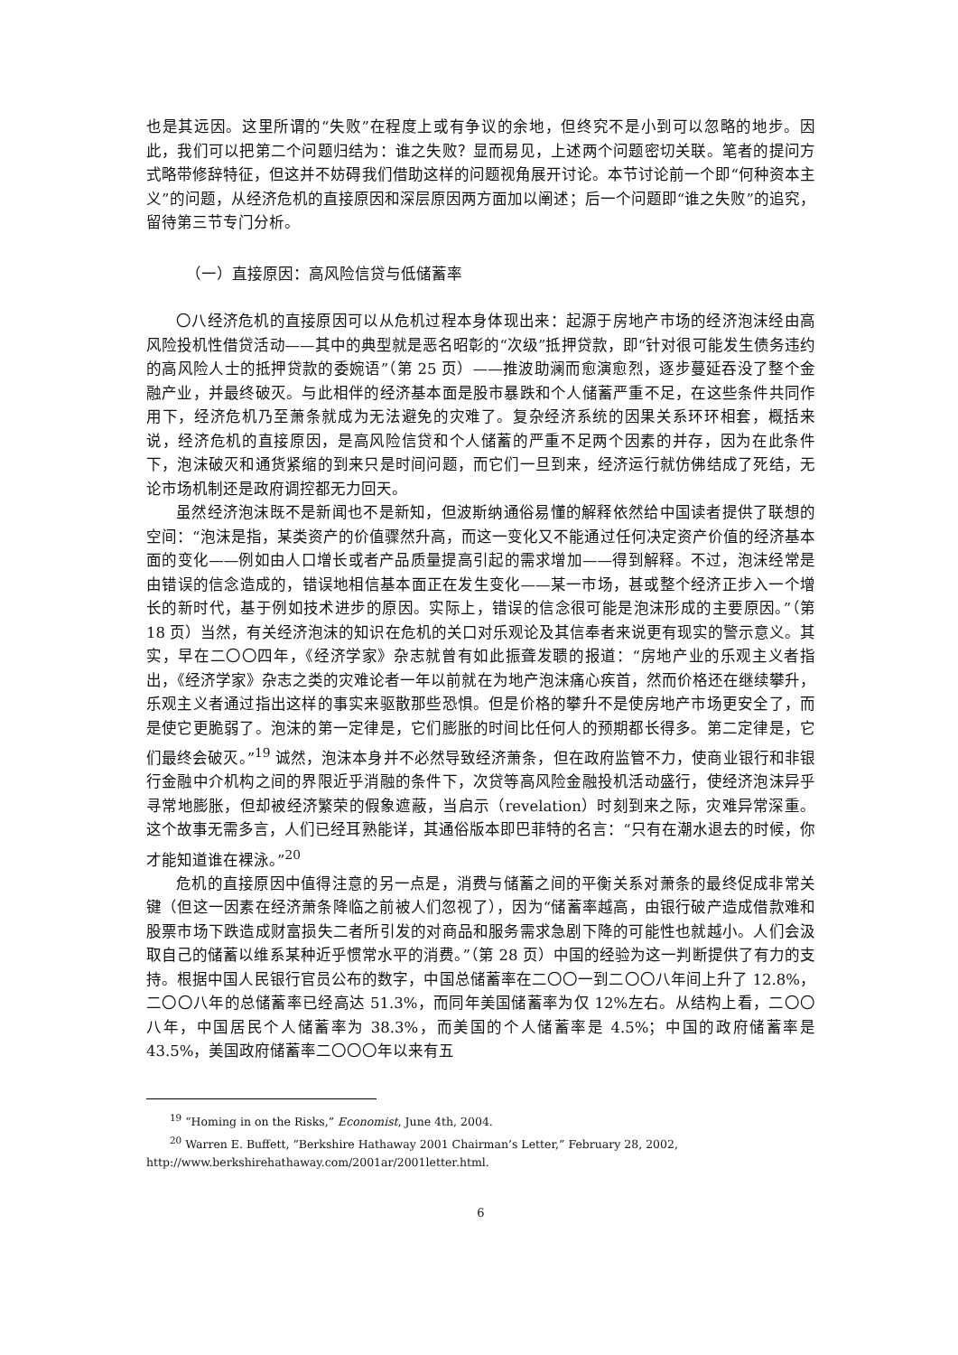也是其远因。这里所谓的“失败”在程度上或有争议的余地，但终究不是小到可以忽略的地步。因此，我们可以把第二个问题归结为：谁之失败？显而易见，上述两个问题密切关联。笔者的提问方式略带修辞特征，但这并不妨碍我们借助这样的问题视角展开讨论。本节讨论前一个即“何种资本主义”的问题，从经济危机的直接原因和深层原因两方面加以阐述；后一个问题即“谁之失败”的追究，留待第三节专门分析。
（一）直接原因：高风险信贷与低储蓄率
〇八经济危机的直接原因可以从危机过程本身体现出来：起源于房地产市场的经济泡沫经由高风险投机性借贷活动——其中的典型就是恶名昭彰的“次级”抵押贷款，即“针对很可能发生债务违约的高风险人士的抵押贷款的委婉语”（第 25 页）——推波助澜而愈演愈烈，逐步蔓延吞没了整个金融产业，并最终破灭。与此相伴的经济基本面是股市暴跌和个人储蓄严重不足，在这些条件共同作用下，经济危机乃至萧条就成为无法避免的灾难了。复杂经济系统的因果关系环环相套，概括来说，经济危机的直接原因，是高风险信贷和个人储蓄的严重不足两个因素的并存，因为在此条件下，泡沫破灭和通货紧缩的到来只是时间问题，而它们一旦到来，经济运行就仿佛结成了死结，无论市场机制还是政府调控都无力回天。
虽然经济泡沫既不是新闻也不是新知，但波斯纳通俗易懂的解释依然给中国读者提供了联想的空间：“泡沫是指，某类资产的价值骤然升高，而这一变化又不能通过任何决定资产价值的经济基本面的变化——例如由人口增长或者产品质量提高引起的需求增加——得到解释。不过，泡沫经常是由错误的信念造成的，错误地相信基本面正在发生变化——某一市场，甚或整个经济正步入一个增长的新时代，基于例如技术进步的原因。实际上，错误的信念很可能是泡沫形成的主要原因。”（第 18 页）当然，有关经济泡沫的知识在危机的关口对乐观论及其信奉者来说更有现实的警示意义。其实，早在二〇〇四年，《经济学家》杂志就曾有如此振聋发聩的报道：“房地产业的乐观主义者指出，《经济学家》杂志之类的灾难论者一年以前就在为地产泡沫痛心疾首，然而价格还在继续攀升，乐观主义者通过指出这样的事实来驱散那些恐惧。但是价格的攀升不是使房地产市场更安全了，而是使它更脆弱了。泡沫的第一定律是，它们膨胀的时间比任何人的预期都长得多。第二定律是，它们最终会破灭。”<sup>19</sup> 诚然，泡沫本身并不必然导致经济萧条，但在政府监管不力，使商业银行和非银行金融中介机构之间的界限近乎消融的条件下，次贷等高风险金融投机活动盛行，使经济泡沫异乎寻常地膨胀，但却被经济繁荣的假象遮蔽，当启示（revelation）时刻到来之际，灾难异常深重。这个故事无需多言，人们已经耳熟能详，其通俗版本即巴菲特的名言：“只有在潮水退去的时候，你才能知道谁在裸泳。”<sup>20</sup>
危机的直接原因中值得注意的另一点是，消费与储蓄之间的平衡关系对萧条的最终促成非常关键（但这一因素在经济萧条降临之前被人们忽视了），因为“储蓄率越高，由银行破产造成借款难和股票市场下跌造成财富损失二者所引发的对商品和服务需求急剧下降的可能性也就越小。人们会汲取自己的储蓄以维系某种近乎惯常水平的消费。”（第 28 页）中国的经验为这一判断提供了有力的支持。根据中国人民银行官员公布的数字，中国总储蓄率在二〇〇一到二〇〇八年间上升了 12.8%，二〇〇八年的总储蓄率已经高达 51.3%，而同年美国储蓄率为仅 12%左右。从结构上看，二〇〇八年，中国居民个人储蓄率为 38.3%，而美国的个人储蓄率是 4.5%；中国的政府储蓄率是 43.5%，美国政府储蓄率二〇〇〇年以来有五
<sup>19</sup> “Homing in on the Risks,” Economist, June 4th, 2004.
<sup>20</sup> Warren E. Buffett, “Berkshire Hathaway 2001 Chairman’s Letter,” February 28, 2002,
http://www.berkshirehathaway.com/2001ar/2001letter.html.
6